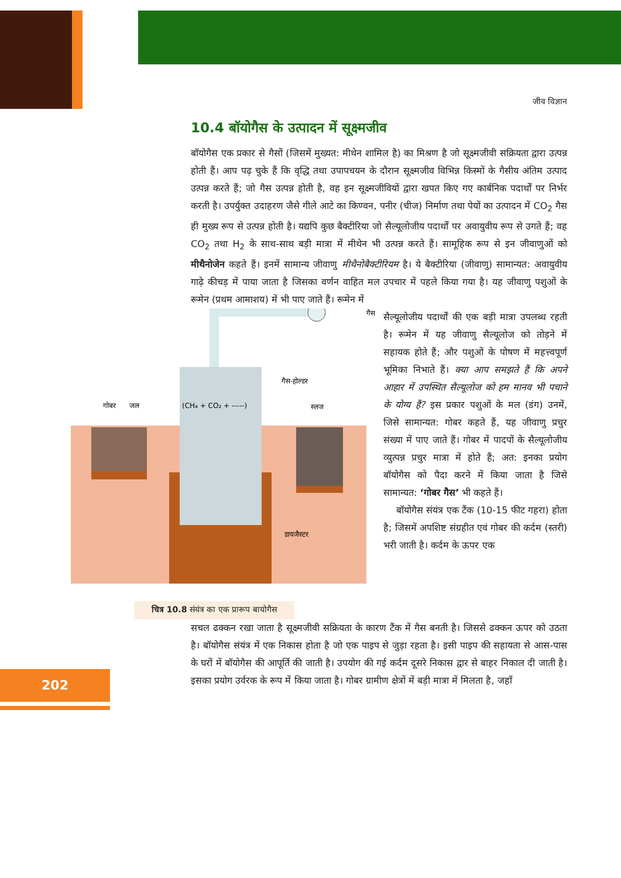जीव विज्ञान
202
10.4 बॉयोगैस के उत्पादन में सूक्ष्मजीव
बॉयोगैस एक प्रकार से गैसों (जिसमें मुख्यत: मीथेन शामिल है) का मिश्रण है जो सूक्ष्मजीवी सक्रियता द्वारा उत्पन्न होती हैं। आप पढ़ चुके हैं कि वृद्धि तथा उपापचयन के दौरान सूक्ष्मजीव विभिन्न किस्मों के गैसीय अंतिम उत्पाद उत्पन्न करते हैं; जो गैस उत्पन्न होती है, वह इन सूक्ष्मजीवियों द्वारा खपत किए गए कार्बनिक पदार्थों पर निर्भर करती है। उपर्युक्त उदाहरण जैसे गीले आटे का किण्वन, पनीर (चीज) निर्माण तथा पेयों का उत्पादन में CO<sub>2</sub> गैस ही मुख्य रूप से उत्पन्न होती है। यद्यपि कुछ बैक्टीरिया जो सैल्यूलोजीय पदार्थों पर अवायुवीय रूप से उगते हैं; वह CO<sub>2</sub> तथा H<sub>2</sub> के साथ-साथ बड़ी मात्रा में मीथेन भी उत्पन्न करते हैं। सामूहिक रूप से इन जीवाणुओं को मीथैनोजेन कहते हैं। इनमें सामान्य जीवाणु मीथैनोबैक्टीरियम है। ये बैक्टीरिया (जीवाणु) सामान्यत: अवायुवीय गाढ़े कीचड़ में पाया जाता है जिसका वर्णन वाहित मल उपचार में पहले किया गया है। यह जीवाणु पशुओं के रूमेन (प्रथम आमाशय) में भी पाए जाते हैं। रूमेन में
गोबर
जल
(CH₄ + CO₂ + -----)
गैस-होल्डर
स्लज
गैस
डायजैस्टर
चित्र 10.8 संयंत्र का एक प्रारूप बायोगैस
सैल्यूलोजीय पदार्थों की एक बड़ी मात्रा उपलब्ध रहती है। रूमेन में यह जीवाणु सैल्यूलोज को तोड़ने में सहायक होते हैं; और पशुओं के पोषण में महत्त्वपूर्ण भूमिका निभाते हैं। क्या आप समझते हैं कि अपने आहार में उपस्थित सैल्यूलोज को हम मानव भी पचाने के योग्य हैं? इस प्रकार पशुओं के मल (डंग) उनमें, जिसे सामान्यत: गोबर कहते हैं, यह जीवाणु प्रचुर संख्या में पाए जाते हैं। गोबर में पादपों के सैल्यूलोजीय व्युत्पन्न प्रचुर मात्रा में होते हैं; अत: इनका प्रयोग बॉयोगैस को पैदा करने में किया जाता है जिसे सामान्यत: ‘गोबर गैस’ भी कहते हैं।
बॉयोगैस संयंत्र एक टैंक (10-15 फीट गहरा) होता है; जिसमें अपशिष्ट संग्रहीत एवं गोबर की कर्दम (स्तरी) भरी जाती है। कर्दम के ऊपर एक
सचल ढक्कन रखा जाता है सूक्ष्मजीवी सक्रियता के कारण टैंक में गैस बनती है। जिससे ढक्कन ऊपर को उठता है। बॉयोगैस संयंत्र में एक निकास होता है जो एक पाइप से जुड़ा रहता है। इसी पाइप की सहायता से आस-पास के घरों में बॉयोगैस की आपूर्ति की जाती है। उपयोग की गई कर्दम दूसरे निकास द्वार से बाहर निकाल दी जाती है। इसका प्रयोग उर्वरक के रूप में किया जाता है। गोबर ग्रामीण क्षेत्रों में बड़ी मात्रा में मिलता है, जहाँ